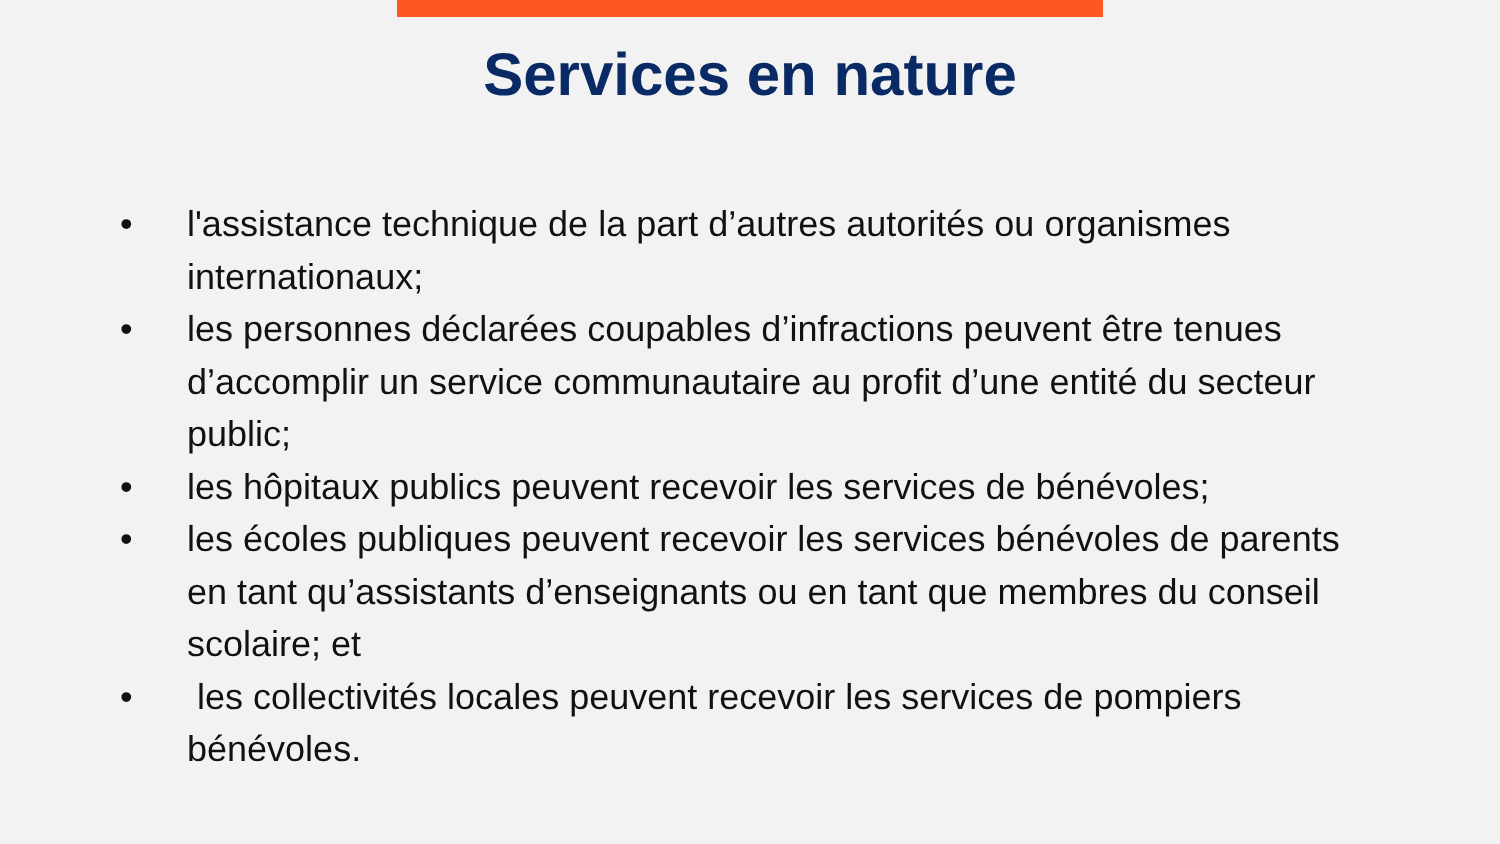Services en nature
• l'assistance technique de la part d’autres autorités ou organismes internationaux;
• les personnes déclarées coupables d’infractions peuvent être tenues d’accomplir un service communautaire au profit d’une entité du secteur public;
• les hôpitaux publics peuvent recevoir les services de bénévoles;
• les écoles publiques peuvent recevoir les services bénévoles de parents en tant qu’assistants d’enseignants ou en tant que membres du conseil scolaire; et
• les collectivités locales peuvent recevoir les services de pompiers bénévoles.